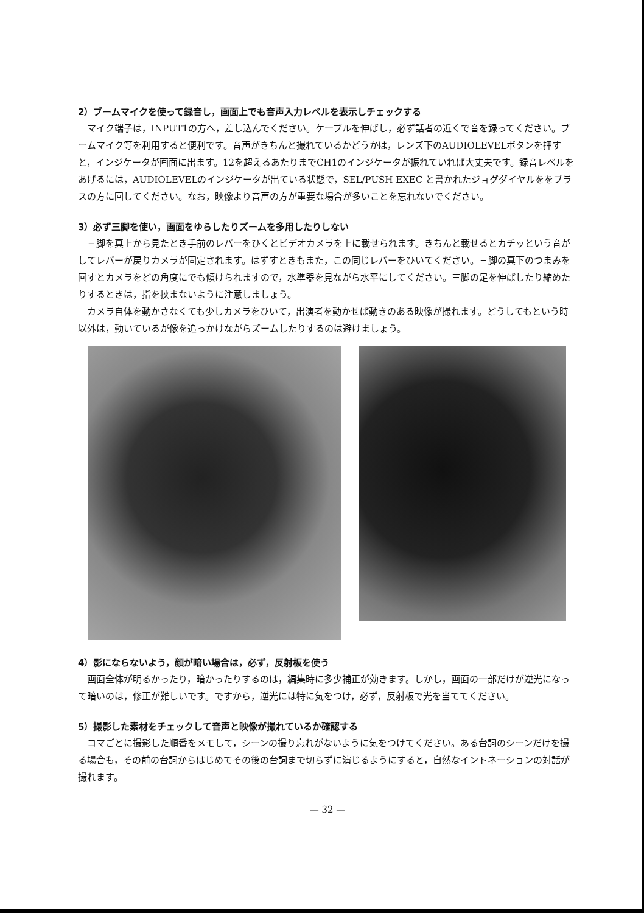2）ブームマイクを使って録音し，画面上でも音声入力レベルを表示しチェックする
マイク端子は，INPUT1の方へ，差し込んでください。ケーブルを伸ばし，必ず話者の近くで音を録ってください。ブームマイク等を利用すると便利です。音声がきちんと撮れているかどうかは，レンズ下のAUDIOLEVELボタンを押すと，インジケータが画面に出ます。12を超えるあたりまでCH1のインジケータが振れていれば大丈夫です。録音レベルをあげるには，AUDIOLEVELのインジケータが出ている状態で，SEL/PUSH EXEC と書かれたジョグダイヤルををプラスの方に回してください。なお，映像より音声の方が重要な場合が多いことを忘れないでください。
3）必ず三脚を使い，画面をゆらしたりズームを多用したりしない
三脚を真上から見たとき手前のレバーをひくとビデオカメラを上に載せられます。きちんと載せるとカチッという音がしてレバーが戻りカメラが固定されます。はずすときもまた，この同じレバーをひいてください。三脚の真下のつまみを回すとカメラをどの角度にでも傾けられますので，水準器を見ながら水平にしてください。三脚の足を伸ばしたり縮めたりするときは，指を挟まないように注意しましょう。
カメラ自体を動かさなくても少しカメラをひいて，出演者を動かせば動きのある映像が撮れます。どうしてもという時以外は，動いているが像を追っかけながらズームしたりするのは避けましょう。
4）影にならないよう，顔が暗い場合は，必ず，反射板を使う
画面全体が明るかったり，暗かったりするのは，編集時に多少補正が効きます。しかし，画面の一部だけが逆光になって暗いのは，修正が難しいです。ですから，逆光には特に気をつけ，必ず，反射板で光を当ててください。
5）撮影した素材をチェックして音声と映像が撮れているか確認する
コマごとに撮影した順番をメモして，シーンの撮り忘れがないように気をつけてください。ある台詞のシーンだけを撮る場合も，その前の台詞からはじめてその後の台詞まで切らずに演じるようにすると，自然なイントネーションの対話が撮れます。
— 32 —